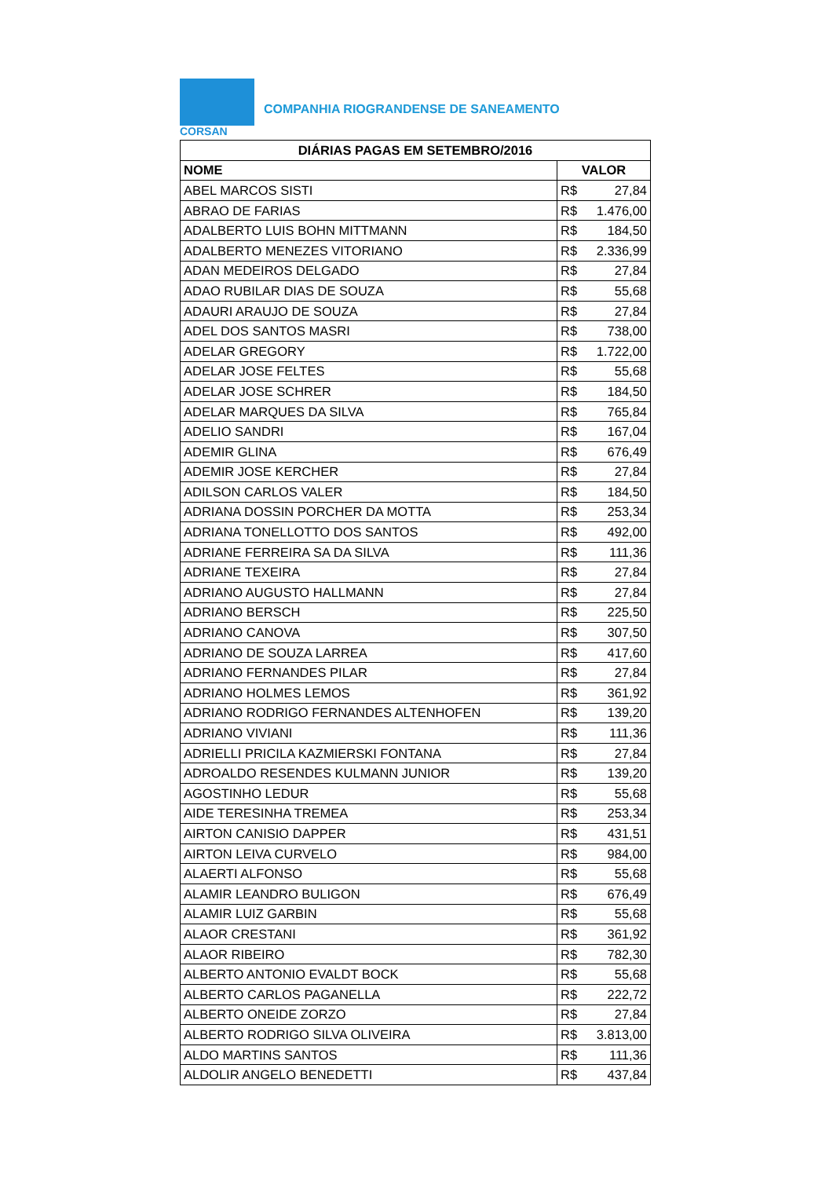CORSAN
COMPANHIA RIOGRANDENSE DE SANEAMENTO
| DIÁRIAS PAGAS EM SETEMBRO/2016 | |
| --- | --- |
| NOME | VALOR |
| ABEL MARCOS SISTI | R$ 27,84 |
| ABRAO DE FARIAS | R$ 1.476,00 |
| ADALBERTO LUIS BOHN MITTMANN | R$ 184,50 |
| ADALBERTO MENEZES VITORIANO | R$ 2.336,99 |
| ADAN MEDEIROS DELGADO | R$ 27,84 |
| ADAO RUBILAR DIAS DE SOUZA | R$ 55,68 |
| ADAURI ARAUJO DE SOUZA | R$ 27,84 |
| ADEL DOS SANTOS MASRI | R$ 738,00 |
| ADELAR GREGORY | R$ 1.722,00 |
| ADELAR JOSE FELTES | R$ 55,68 |
| ADELAR JOSE SCHRER | R$ 184,50 |
| ADELAR MARQUES DA SILVA | R$ 765,84 |
| ADELIO SANDRI | R$ 167,04 |
| ADEMIR GLINA | R$ 676,49 |
| ADEMIR JOSE KERCHER | R$ 27,84 |
| ADILSON CARLOS VALER | R$ 184,50 |
| ADRIANA DOSSIN PORCHER DA MOTTA | R$ 253,34 |
| ADRIANA TONELLOTTO DOS SANTOS | R$ 492,00 |
| ADRIANE FERREIRA SA DA SILVA | R$ 111,36 |
| ADRIANE TEXEIRA | R$ 27,84 |
| ADRIANO AUGUSTO HALLMANN | R$ 27,84 |
| ADRIANO BERSCH | R$ 225,50 |
| ADRIANO CANOVA | R$ 307,50 |
| ADRIANO DE SOUZA LARREA | R$ 417,60 |
| ADRIANO FERNANDES PILAR | R$ 27,84 |
| ADRIANO HOLMES LEMOS | R$ 361,92 |
| ADRIANO RODRIGO FERNANDES ALTENHOFEN | R$ 139,20 |
| ADRIANO VIVIANI | R$ 111,36 |
| ADRIELLI PRICILA KAZMIERSKI FONTANA | R$ 27,84 |
| ADROALDO RESENDES KULMANN JUNIOR | R$ 139,20 |
| AGOSTINHO LEDUR | R$ 55,68 |
| AIDE TERESINHA TREMEA | R$ 253,34 |
| AIRTON CANISIO DAPPER | R$ 431,51 |
| AIRTON LEIVA CURVELO | R$ 984,00 |
| ALAERTI ALFONSO | R$ 55,68 |
| ALAMIR LEANDRO BULIGON | R$ 676,49 |
| ALAMIR LUIZ GARBIN | R$ 55,68 |
| ALAOR CRESTANI | R$ 361,92 |
| ALAOR RIBEIRO | R$ 782,30 |
| ALBERTO ANTONIO EVALDT BOCK | R$ 55,68 |
| ALBERTO CARLOS PAGANELLA | R$ 222,72 |
| ALBERTO ONEIDE ZORZO | R$ 27,84 |
| ALBERTO RODRIGO SILVA OLIVEIRA | R$ 3.813,00 |
| ALDO MARTINS SANTOS | R$ 111,36 |
| ALDOLIR ANGELO BENEDETTI | R$ 437,84 |